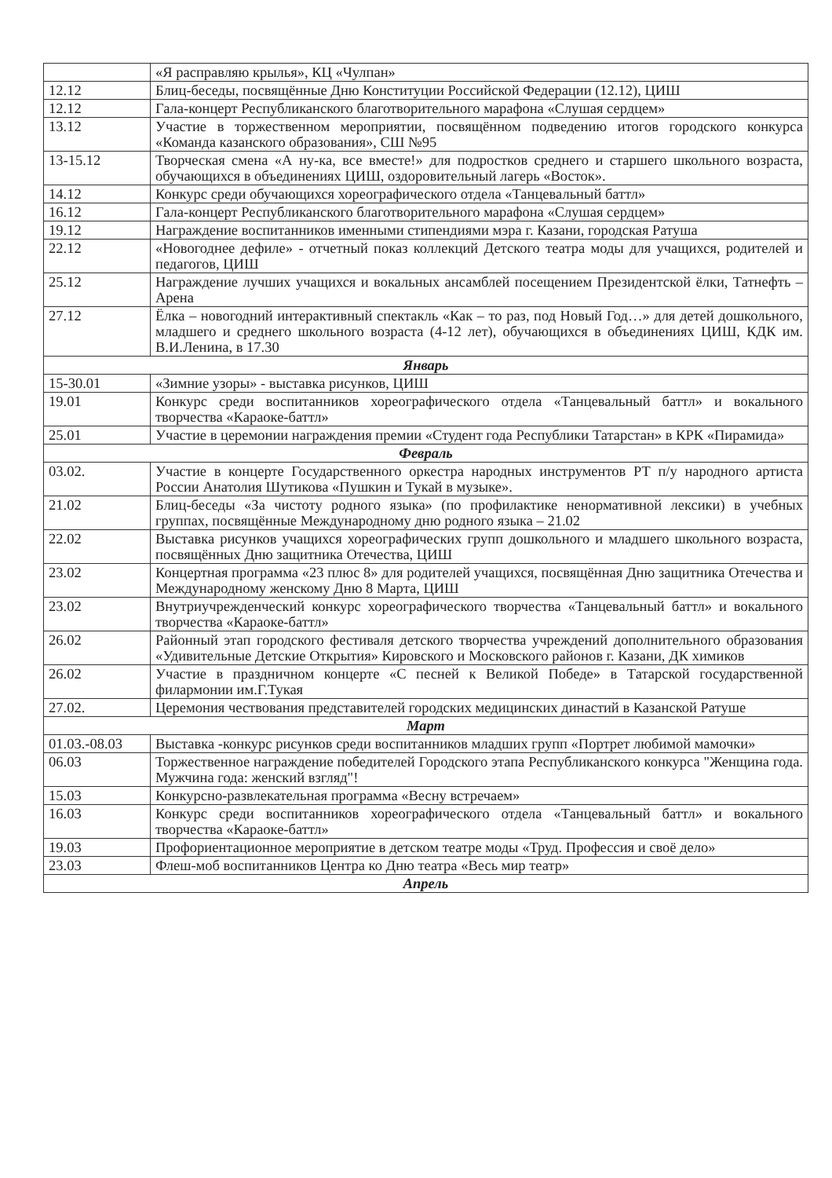| | «Я расправляю крылья», КЦ «Чулпан» |
| 12.12 | Блиц-беседы, посвящённые Дню Конституции Российской Федерации (12.12), ЦИШ |
| 12.12 | Гала-концерт Республиканского благотворительного марафона «Слушая сердцем» |
| 13.12 | Участие в торжественном мероприятии, посвящённом подведению итогов городского конкурса «Команда казанского образования», СШ №95 |
| 13-15.12 | Творческая смена «А ну-ка, все вместе!» для подростков среднего и старшего школьного возраста, обучающихся в объединениях ЦИШ, оздоровительный лагерь «Восток». |
| 14.12 | Конкурс среди обучающихся хореографического отдела «Танцевальный баттл» |
| 16.12 | Гала-концерт Республиканского благотворительного марафона «Слушая сердцем» |
| 19.12 | Награждение воспитанников именными стипендиями мэра г. Казани, городская Ратуша |
| 22.12 | «Новогоднее дефиле» - отчетный показ коллекций Детского театра моды для учащихся, родителей и педагогов, ЦИШ |
| 25.12 | Награждение лучших учащихся и вокальных ансамблей посещением Президентской ёлки, Татнефть – Арена |
| 27.12 | Ёлка – новогодний интерактивный спектакль «Как – то раз, под Новый Год…» для детей дошкольного, младшего и среднего школьного возраста (4-12 лет), обучающихся в объединениях ЦИШ, КДК им. В.И.Ленина, в 17.30 |
| Январь | |
| 15-30.01 | «Зимние узоры» - выставка рисунков, ЦИШ |
| 19.01 | Конкурс среди воспитанников хореографического отдела «Танцевальный баттл» и вокального творчества «Караоке-баттл» |
| 25.01 | Участие в церемонии награждения премии «Студент года Республики Татарстан» в КРК «Пирамида» |
| Февраль | |
| 03.02. | Участие в концерте Государственного оркестра народных инструментов РТ п/у народного артиста России Анатолия Шутикова «Пушкин и Тукай в музыке». |
| 21.02 | Блиц-беседы «За чистоту родного языка» (по профилактике ненормативной лексики) в учебных группах, посвящённые Международному дню родного языка – 21.02 |
| 22.02 | Выставка рисунков учащихся хореографических групп дошкольного и младшего школьного возраста, посвящённых Дню защитника Отечества, ЦИШ |
| 23.02 | Концертная программа «23 плюс 8» для родителей учащихся, посвящённая Дню защитника Отечества и Международному женскому Дню 8 Марта, ЦИШ |
| 23.02 | Внутриучрежденческий конкурс хореографического творчества «Танцевальный баттл» и вокального творчества «Караоке-баттл» |
| 26.02 | Районный этап городского фестиваля детского творчества учреждений дополнительного образования «Удивительные Детские Открытия» Кировского и Московского районов г. Казани, ДК химиков |
| 26.02 | Участие в праздничном концерте «С песней к Великой Победе» в Татарской государственной филармонии им.Г.Тукая |
| 27.02. | Церемония чествования представителей городских медицинских династий в Казанской Ратуше |
| Март | |
| 01.03.-08.03 | Выставка -конкурс рисунков среди воспитанников младших групп «Портрет любимой мамочки» |
| 06.03 | Торжественное награждение победителей Городского этапа Республиканского конкурса "Женщина года. Мужчина года: женский взгляд"! |
| 15.03 | Конкурсно-развлекательная программа «Весну встречаем» |
| 16.03 | Конкурс среди воспитанников хореографического отдела «Танцевальный баттл» и вокального творчества «Караоке-баттл» |
| 19.03 | Профориентационное мероприятие в детском театре моды «Труд. Профессия и своё дело» |
| 23.03 | Флеш-моб воспитанников Центра ко Дню театра «Весь мир театр» |
| Апрель | |